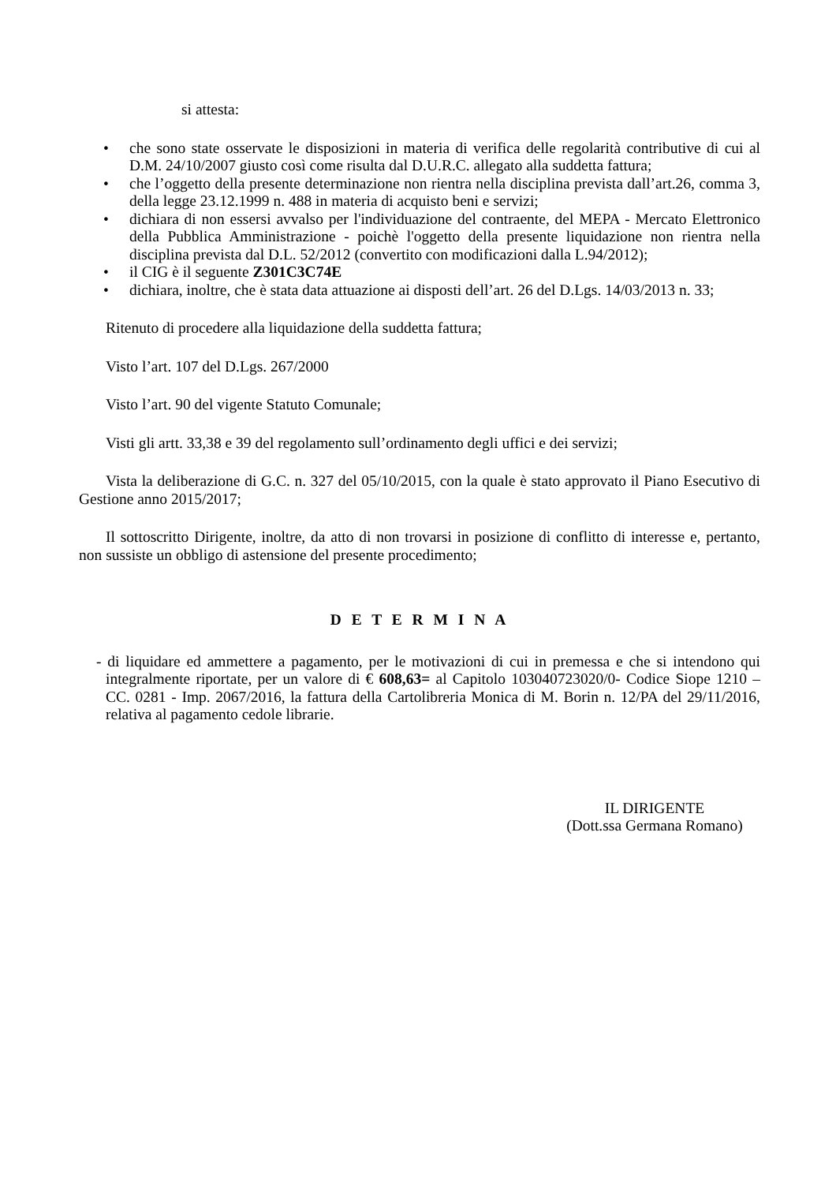si attesta:
• che sono state osservate le disposizioni in materia di verifica delle regolarità contributive di cui al D.M. 24/10/2007 giusto così come risulta dal D.U.R.C. allegato alla suddetta fattura;
• che l’oggetto della presente determinazione non rientra nella disciplina prevista dall’art.26, comma 3, della legge 23.12.1999 n. 488 in materia di acquisto beni e servizi;
• dichiara di non essersi avvalso per l'individuazione del contraente, del MEPA - Mercato Elettronico della Pubblica Amministrazione - poichè l'oggetto della presente liquidazione non rientra nella disciplina prevista dal D.L. 52/2012 (convertito con modificazioni dalla L.94/2012);
• il CIG è il seguente Z301C3C74E
• dichiara, inoltre, che è stata data attuazione ai disposti dell’art. 26 del D.Lgs. 14/03/2013 n. 33;
Ritenuto di procedere alla liquidazione della suddetta fattura;
Visto l’art. 107 del D.Lgs. 267/2000
Visto l’art. 90 del vigente Statuto Comunale;
Visti gli artt. 33,38 e 39 del regolamento sull’ordinamento degli uffici e dei servizi;
Vista la deliberazione di G.C. n. 327 del 05/10/2015, con la quale è stato approvato il Piano Esecutivo di Gestione anno 2015/2017;
Il sottoscritto Dirigente, inoltre, da atto di non trovarsi in posizione di conflitto di interesse e, pertanto, non sussiste un obbligo di astensione del presente procedimento;
D E T E R M I N A
- di liquidare ed ammettere a pagamento, per le motivazioni di cui in premessa e che si intendono qui integralmente riportate, per un valore di € 608,63= al Capitolo 103040723020/0- Codice Siope 1210 – CC. 0281 - Imp. 2067/2016, la fattura della Cartolibreria Monica di M. Borin n. 12/PA del 29/11/2016, relativa al pagamento cedole librarie.
IL DIRIGENTE
(Dott.ssa Germana Romano)